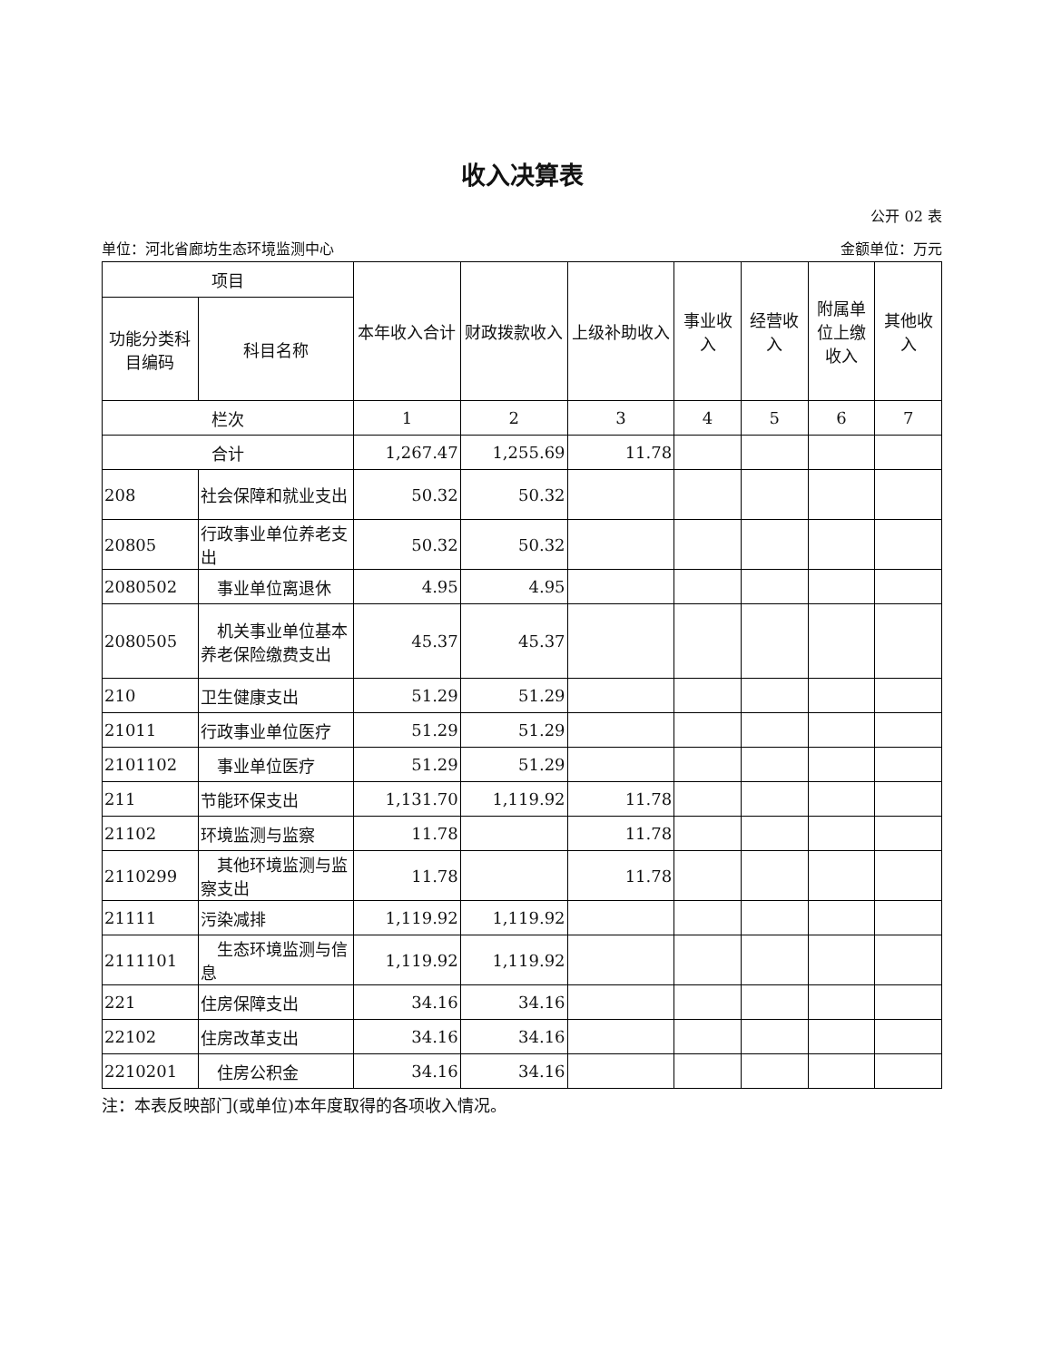收入决算表
公开 02 表
单位：河北省廊坊生态环境监测中心 金额单位：万元
| 项目 | | 本年收入合计 | 财政拨款收入 | 上级补助收入 | 事业收入 | 经营收入 | 附属单位上缴收入 | 其他收入 |
| --- | --- | --- | --- | --- | --- | --- | --- | --- |
| 功能分类科目编码 | 科目名称 | | | | | | | |
| 栏次 | | 1 | 2 | 3 | 4 | 5 | 6 | 7 |
| 合计 | | 1,267.47 | 1,255.69 | 11.78 | | | | |
| 208 | 社会保障和就业支出 | 50.32 | 50.32 | | | | | |
| 20805 | 行政事业单位养老支出 | 50.32 | 50.32 | | | | | |
| 2080502 | 事业单位离退休 | 4.95 | 4.95 | | | | | |
| 2080505 | 机关事业单位基本养老保险缴费支出 | 45.37 | 45.37 | | | | | |
| 210 | 卫生健康支出 | 51.29 | 51.29 | | | | | |
| 21011 | 行政事业单位医疗 | 51.29 | 51.29 | | | | | |
| 2101102 | 事业单位医疗 | 51.29 | 51.29 | | | | | |
| 211 | 节能环保支出 | 1,131.70 | 1,119.92 | 11.78 | | | | |
| 21102 | 环境监测与监察 | 11.78 | | 11.78 | | | | |
| 2110299 | 其他环境监测与监察支出 | 11.78 | | 11.78 | | | | |
| 21111 | 污染减排 | 1,119.92 | 1,119.92 | | | | | |
| 2111101 | 生态环境监测与信息 | 1,119.92 | 1,119.92 | | | | | |
| 221 | 住房保障支出 | 34.16 | 34.16 | | | | | |
| 22102 | 住房改革支出 | 34.16 | 34.16 | | | | | |
| 2210201 | 住房公积金 | 34.16 | 34.16 | | | | | |
注：本表反映部门(或单位)本年度取得的各项收入情况。